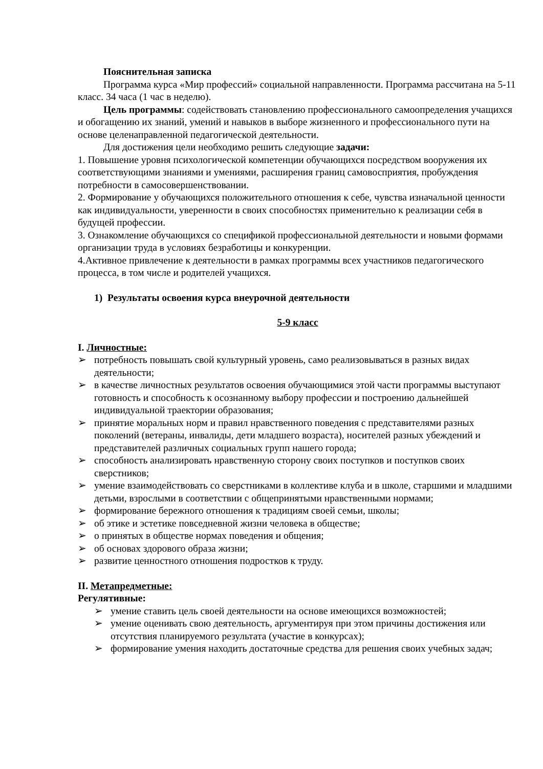Пояснительная записка
Программа курса «Мир профессий» социальной направленности. Программа рассчитана на 5-11 класс. 34 часа (1 час в неделю).
Цель программы: содействовать становлению профессионального самоопределения учащихся и обогащению их знаний, умений и навыков в выборе жизненного и профессионального пути на основе целенаправленной педагогической деятельности.
Для достижения цели необходимо решить следующие задачи:
1. Повышение уровня психологической компетенции обучающихся посредством вооружения их соответствующими знаниями и умениями, расширения границ самовосприятия, пробуждения потребности в самосовершенствовании.
2. Формирование у обучающихся положительного отношения к себе, чувства изначальной ценности как индивидуальности, уверенности в своих способностях применительно к реализации себя в будущей профессии.
3. Ознакомление обучающихся со спецификой профессиональной деятельности и новыми формами организации труда в условиях безработицы и конкуренции.
4.Активное привлечение к деятельности в рамках программы всех участников педагогического процесса, в том числе и родителей учащихся.
1) Результаты освоения курса внеурочной деятельности
5-9 класс
I. Личностные:
➢ потребность повышать свой культурный уровень, само реализовываться в разных видах деятельности;
➢ в качестве личностных результатов освоения обучающимися этой части программы выступают готовность и способность к осознанному выбору профессии и построению дальнейшей индивидуальной траектории образования;
➢ принятие моральных норм и правил нравственного поведения с представителями разных поколений (ветераны, инвалиды, дети младшего возраста), носителей разных убеждений и представителей различных социальных групп нашего города;
➢ способность анализировать нравственную сторону своих поступков и поступков своих сверстников;
➢ умение взаимодействовать со сверстниками в коллективе клуба и в школе, старшими и младшими детьми, взрослыми в соответствии с общепринятыми нравственными нормами;
➢ формирование бережного отношения к традициям своей семьи, школы;
➢ об этике и эстетике повседневной жизни человека в обществе;
➢ о принятых в обществе нормах поведения и общения;
➢ об основах здорового образа жизни;
➢ развитие ценностного отношения подростков к труду.
II. Метапредметные:
Регулятивные:
➢ умение ставить цель своей деятельности на основе имеющихся возможностей;
➢ умение оценивать свою деятельность, аргументируя при этом причины достижения или отсутствия планируемого результата (участие в конкурсах);
➢ формирование умения находить достаточные средства для решения своих учебных задач;